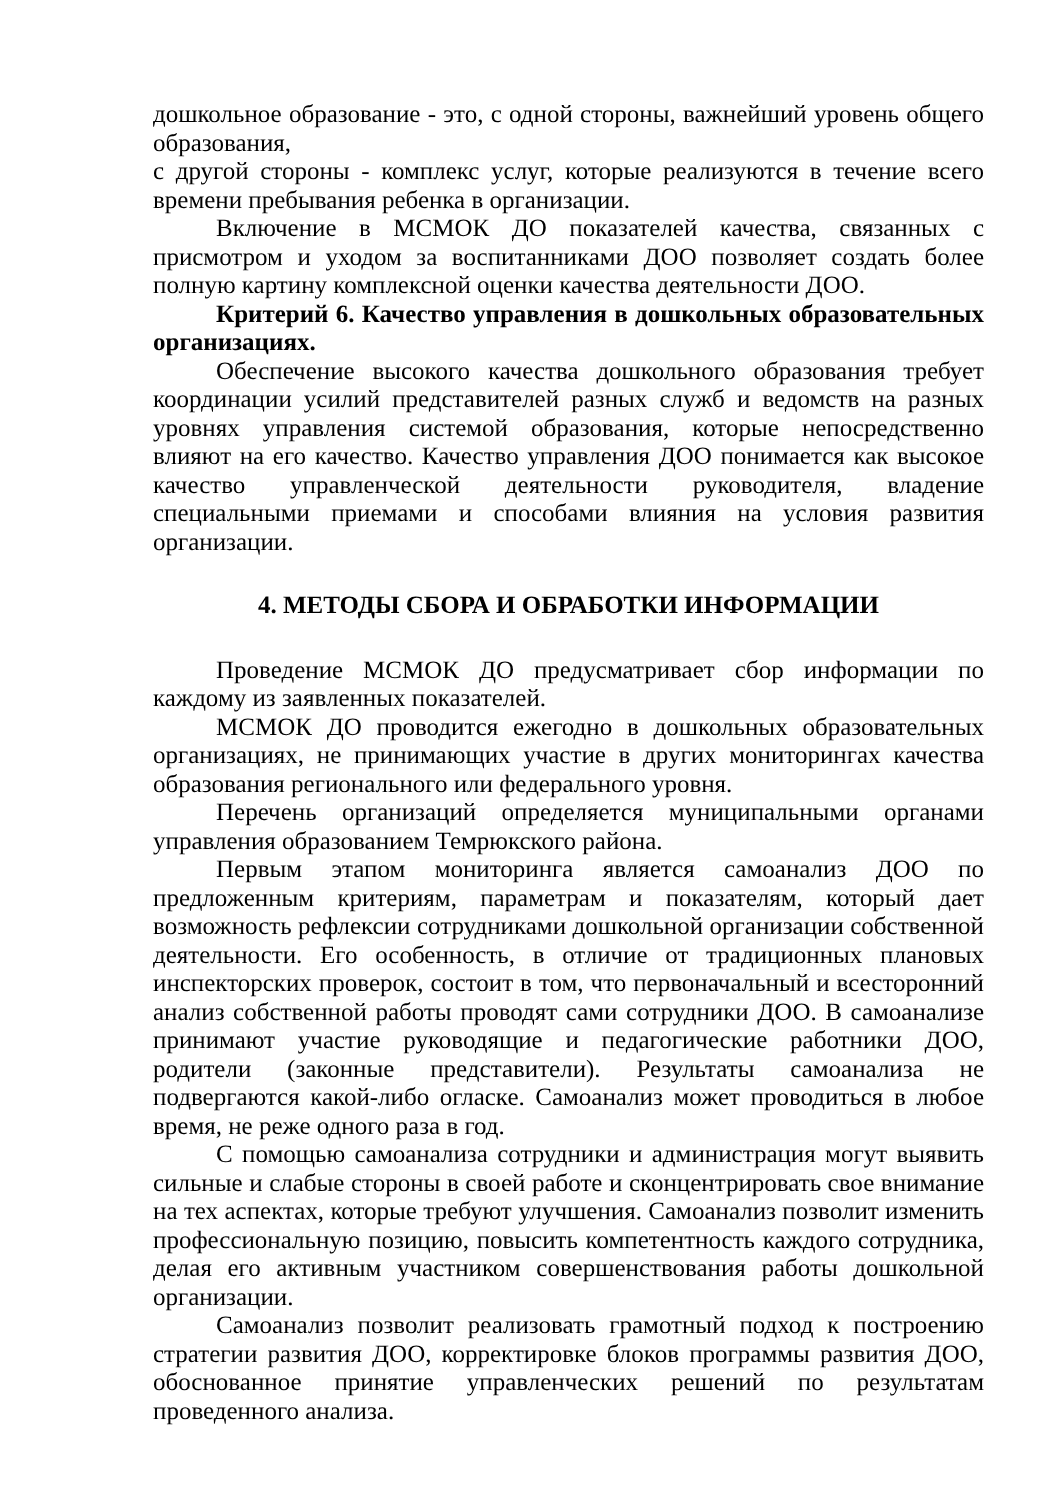дошкольное образование - это, с одной стороны, важнейший уровень общего образования,
с другой стороны - комплекс услуг, которые реализуются в течение всего времени пребывания ребенка в организации.
Включение в МСМОК ДО показателей качества, связанных с присмотром и уходом за воспитанниками ДОО позволяет создать более полную картину комплексной оценки качества деятельности ДОО.
Критерий 6. Качество управления в дошкольных образовательных организациях.
Обеспечение высокого качества дошкольного образования требует координации усилий представителей разных служб и ведомств на разных уровнях управления системой образования, которые непосредственно влияют на его качество. Качество управления ДОО понимается как высокое качество управленческой деятельности руководителя, владение специальными приемами и способами влияния на условия развития организации.
4. МЕТОДЫ СБОРА И ОБРАБОТКИ ИНФОРМАЦИИ
Проведение МСМОК ДО предусматривает сбор информации по каждому из заявленных показателей.
МСМОК ДО проводится ежегодно в дошкольных образовательных организациях, не принимающих участие в других мониторингах качества образования регионального или федерального уровня.
Перечень организаций определяется муниципальными органами управления образованием Темрюкского района.
Первым этапом мониторинга является самоанализ ДОО по предложенным критериям, параметрам и показателям, который дает возможность рефлексии сотрудниками дошкольной организации собственной деятельности. Его особенность, в отличие от традиционных плановых инспекторских проверок, состоит в том, что первоначальный и всесторонний анализ собственной работы проводят сами сотрудники ДОО. В самоанализе принимают участие руководящие и педагогические работники ДОО, родители (законные представители). Результаты самоанализа не подвергаются какой-либо огласке. Самоанализ может проводиться в любое время, не реже одного раза в год.
С помощью самоанализа сотрудники и администрация могут выявить сильные и слабые стороны в своей работе и сконцентрировать свое внимание на тех аспектах, которые требуют улучшения. Самоанализ позволит изменить профессиональную позицию, повысить компетентность каждого сотрудника, делая его активным участником совершенствования работы дошкольной организации.
Самоанализ позволит реализовать грамотный подход к построению стратегии развития ДОО, корректировке блоков программы развития ДОО, обоснованное принятие управленческих решений по результатам проведенного анализа.